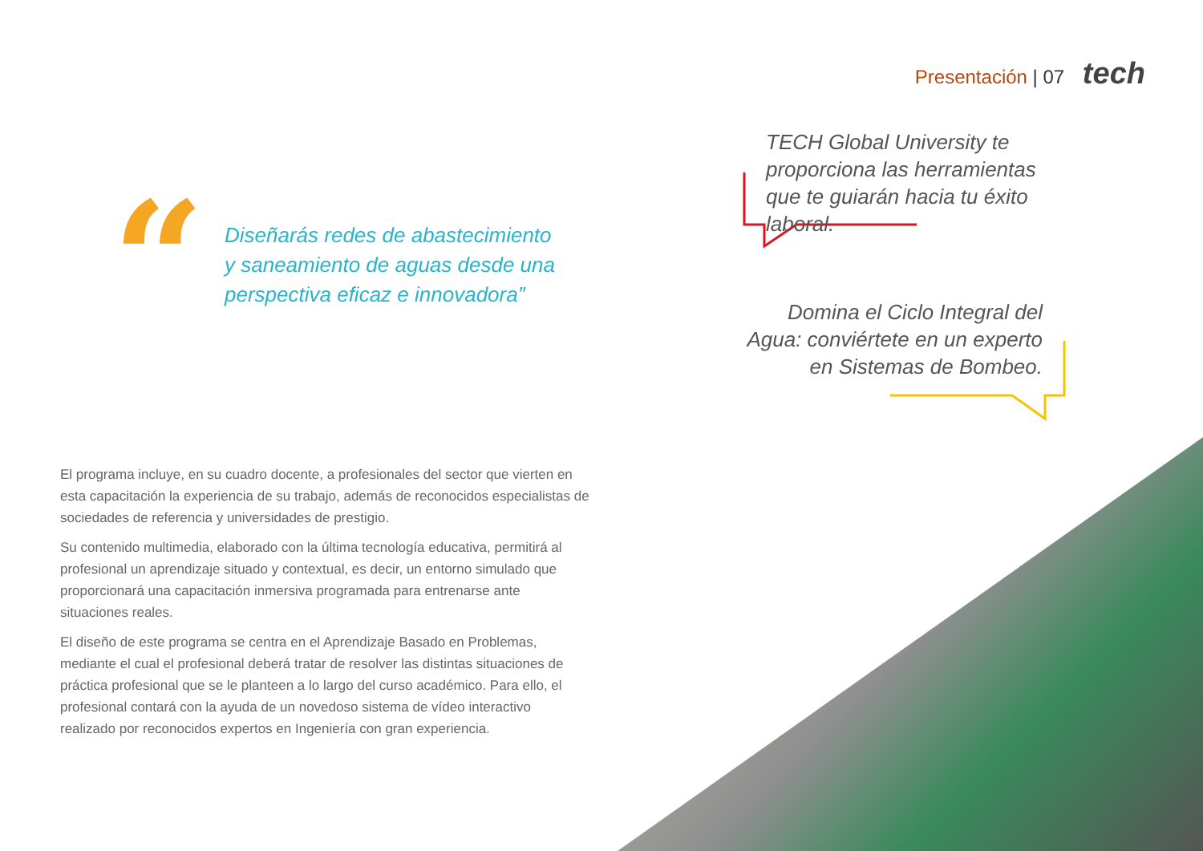Presentación | 07 tech
“
Diseñarás redes de abastecimiento y saneamiento de aguas desde una perspectiva eficaz e innovadora”
TECH Global University te proporciona las herramientas que te guiarán hacia tu éxito laboral.
Domina el Ciclo Integral del Agua: conviértete en un experto en Sistemas de Bombeo.
El programa incluye, en su cuadro docente, a profesionales del sector que vierten en esta capacitación la experiencia de su trabajo, además de reconocidos especialistas de sociedades de referencia y universidades de prestigio.
Su contenido multimedia, elaborado con la última tecnología educativa, permitirá al profesional un aprendizaje situado y contextual, es decir, un entorno simulado que proporcionará una capacitación inmersiva programada para entrenarse ante situaciones reales.
El diseño de este programa se centra en el Aprendizaje Basado en Problemas, mediante el cual el profesional deberá tratar de resolver las distintas situaciones de práctica profesional que se le planteen a lo largo del curso académico. Para ello, el profesional contará con la ayuda de un novedoso sistema de vídeo interactivo realizado por reconocidos expertos en Ingeniería con gran experiencia.